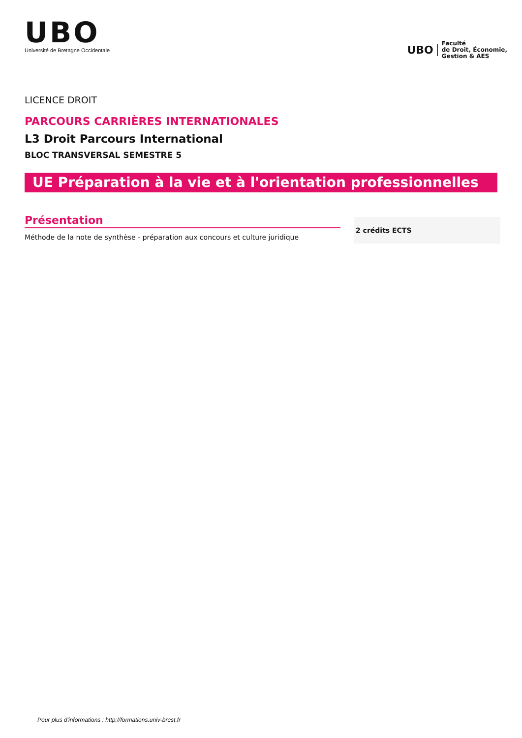UBO
Université de Bretagne Occidentale
UBO
Faculté
de Droit, Économie,
Gestion & AES
LICENCE DROIT
PARCOURS CARRIÈRES INTERNATIONALES
L3 Droit Parcours International
BLOC TRANSVERSAL SEMESTRE 5
UE Préparation à la vie et à l'orientation professionnelles
Présentation
Méthode de la note de synthèse - préparation aux concours et culture juridique
2 crédits ECTS
Pour plus d'informations : http://formations.univ-brest.fr